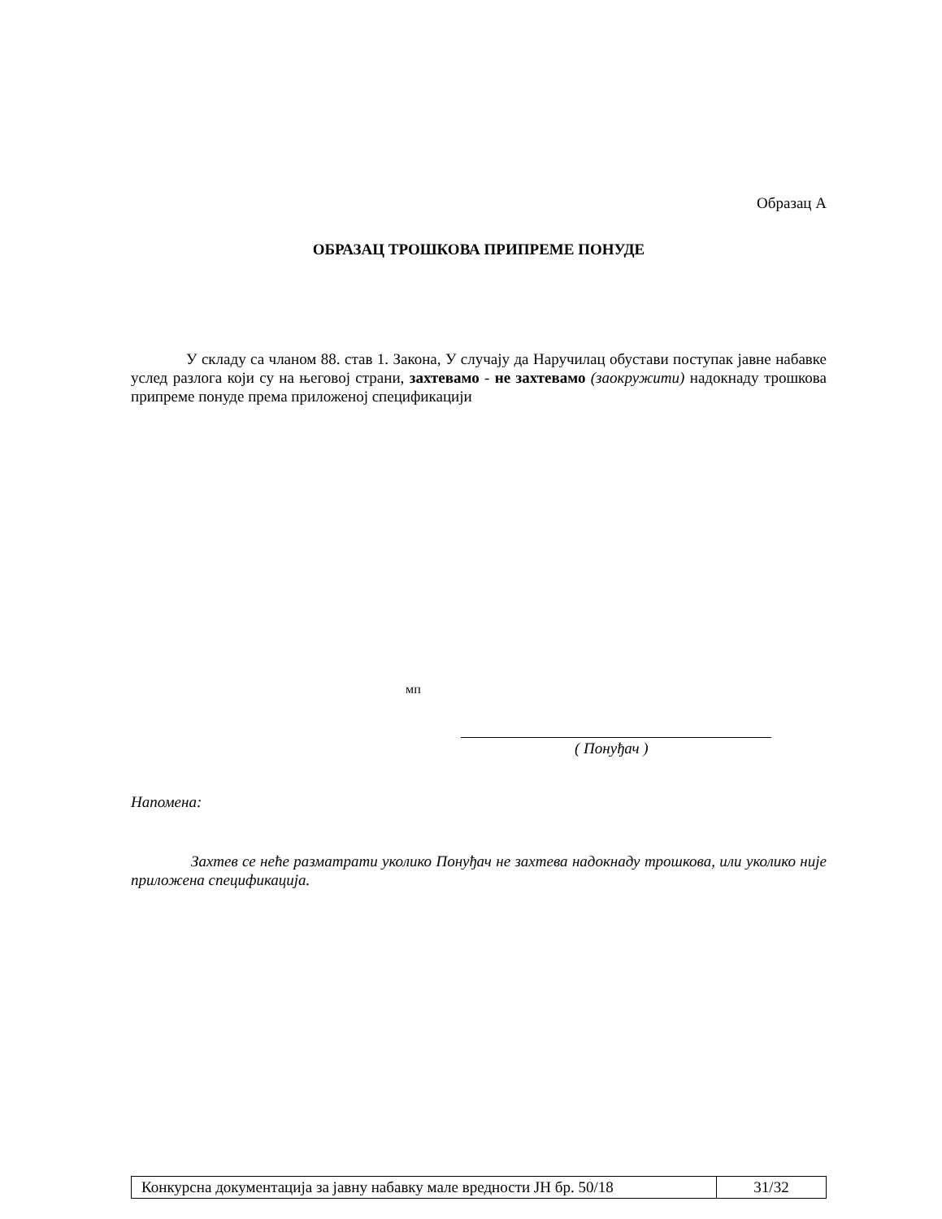Образац А
ОБРАЗАЦ ТРОШКОВА ПРИПРЕМЕ ПОНУДЕ
У складу са чланом 88. став 1. Закона, У случају да Наручилац обустави поступак јавне набавке услед разлога који су на његовој страни, захтевамо - не захтевамо (заокружити) надокнаду трошкова припреме понуде према приложеној спецификацији
мп
( Понуђач )
Напомена:
Захтев се неће разматрати уколико Понуђач не захтева надокнаду трошкова, или уколико није приложена спецификација.
| Конкурсна документација за јавну набавку мале вредности ЈН бр. 50/18 | 31/32 |